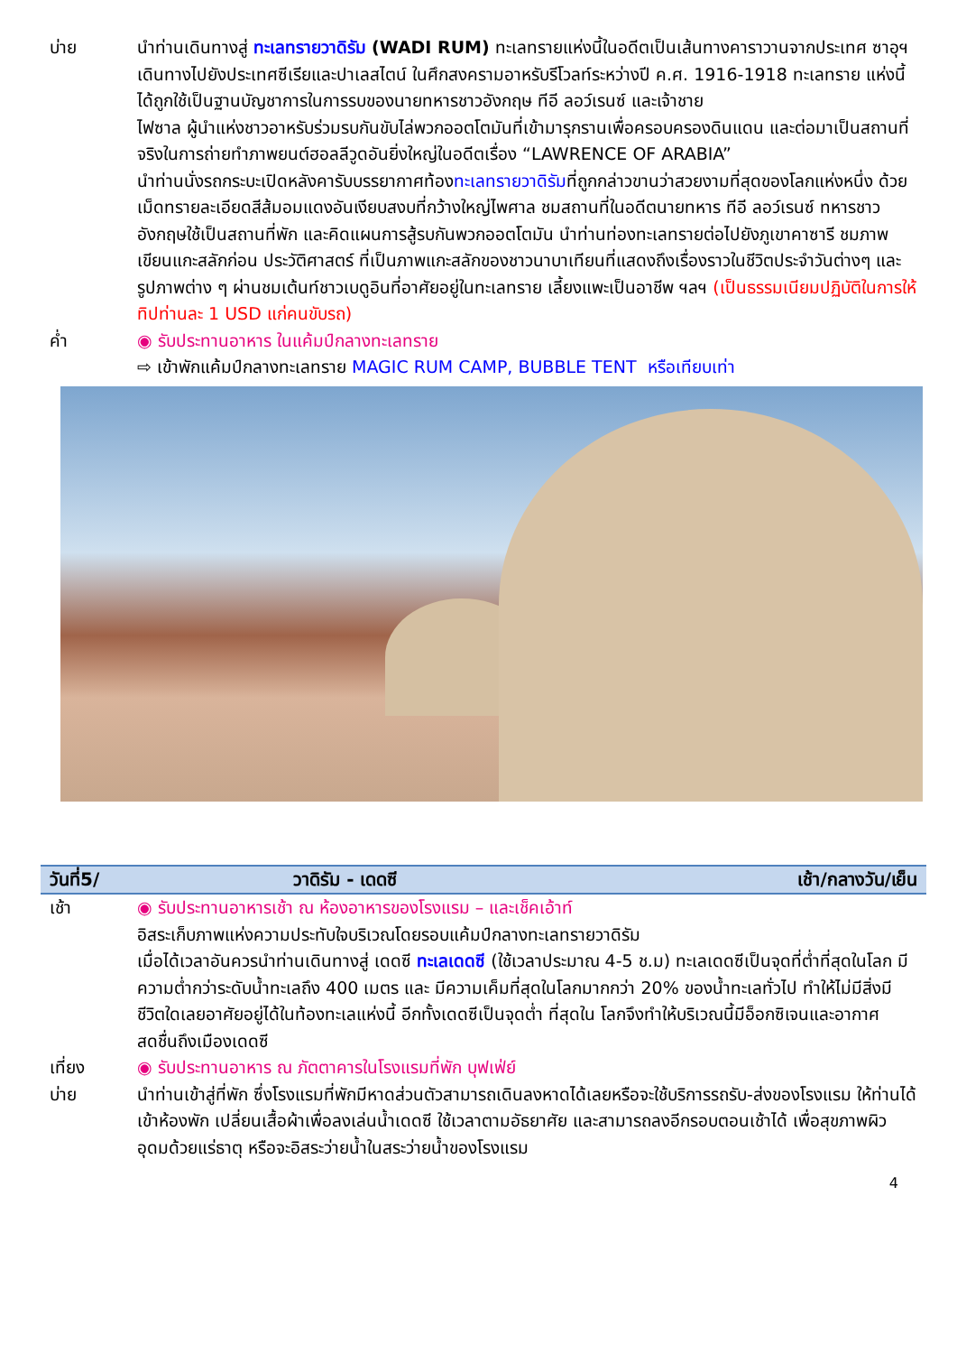บ่าย นำท่านเดินทางสู่ ทะเลทรายวาดิรัม (WADI RUM) ทะเลทรายแห่งนี้ในอดีตเป็นเส้นทางคาราวานจากประเทศ ซาอุฯ เดินทางไปยังประเทศซีเรียและปาเลสไตน์ ในศึกสงครามอาหรับรีโวลท์ระหว่างปี ค.ศ. 1916-1918 ทะเลทราย แห่งนี้ได้ถูกใช้เป็นฐานบัญชาการในการรบของนายทหารชาวอังกฤษ ทีอี ลอว์เรนซ์ และเจ้าชาย
ไฟซาล ผู้นำแห่งชาวอาหรับร่วมรบกันขับไล่พวกออตโตมันที่เข้ามารุกรานเพื่อครอบครองดินแดน และต่อมาเป็นสถานที่จริงในการถ่ายทำภาพยนต์ฮอลลีวูดอันยิ่งใหญ่ในอดีตเรื่อง “LAWRENCE OF ARABIA”
นำท่านนั่งรถกระบะเปิดหลังคารับบรรยากาศท้องทะเลทรายวาดิรัมที่ถูกกล่าวขานว่าสวยงามที่สุดของโลกแห่งหนึ่ง ด้วยเม็ดทรายละเอียดสีส้มอมแดงอันเงียบสงบที่กว้างใหญ่ไพศาล ชมสถานที่ในอดีตนายทหาร ทีอี ลอว์เรนซ์ ทหารชาวอังกฤษใช้เป็นสถานที่พัก และคิดแผนการสู้รบกันพวกออตโตมัน นำท่านท่องทะเลทรายต่อไปยังภูเขาคาซารี ชมภาพเขียนแกะสลักก่อน ประวัติศาสตร์ ที่เป็นภาพแกะสลักของชาวนาบาเทียนที่แสดงถึงเรื่องราวในชีวิตประจำวันต่างๆ และรูปภาพต่าง ๆ ผ่านชมเต้นท์ชาวเบดูอินที่อาศัยอยู่ในทะเลทราย เลี้ยงแพะเป็นอาชีพ ฯลฯ (เป็นธรรมเนียมปฏิบัติในการให้ทิปท่านละ 1 USD แก่คนขับรถ)
ค่ำ ◉ รับประทานอาหาร ในแค้มป์กลางทะเลทราย
⇨ เข้าพักแค้มป์กลางทะเลทราย MAGIC RUM CAMP, BUBBLE TENT หรือเทียบเท่า
| วันที่5/ | วาดิรัม - เดดซี | เช้า/กลางวัน/เย็น |
| --- | --- | --- |
เช้า ◉ รับประทานอาหารเช้า ณ ห้องอาหารของโรงแรม – และเช็คเอ้าท์
อิสระเก็บภาพแห่งความประทับใจบริเวณโดยรอบแค้มป์กลางทะเลทรายวาดิรัม
เมื่อได้เวลาอันควรนำท่านเดินทางสู่ เดดซี ทะเลเดดซี (ใช้เวลาประมาณ 4-5 ช.ม) ทะเลเดดซีเป็นจุดที่ต่ำที่สุดในโลก มีความต่ำกว่าระดับน้ำทะเลถึง 400 เมตร และ มีความเค็มที่สุดในโลกมากกว่า 20% ของน้ำทะเลทั่วไป ทำให้ไม่มีสิ่งมีชีวิตใดเลยอาศัยอยู่ได้ในท้องทะเลแห่งนี้ อีกทั้งเดดซีเป็นจุดต่ำ ที่สุดใน โลกจึงทำให้บริเวณนี้มีอ็อกซิเจนและอากาศสดชื่นถึงเมืองเดดซี
เที่ยง ◉ รับประทานอาหาร ณ ภัตตาคารในโรงแรมที่พัก บุฟเฟ่ย์
บ่าย นำท่านเข้าสู่ที่พัก ซึ่งโรงแรมที่พักมีหาดส่วนตัวสามารถเดินลงหาดได้เลยหรือจะใช้บริการรถรับ-ส่งของโรงแรม ให้ท่านได้เข้าห้องพัก เปลี่ยนเสื้อผ้าเพื่อลงเล่นน้ำเดดซี ใช้เวลาตามอัธยาศัย และสามารถลงอีกรอบตอนเช้าได้ เพื่อสุขภาพผิวอุดมด้วยแร่ธาตุ หรือจะอิสระว่ายน้ำในสระว่ายน้ำของโรงแรม
4